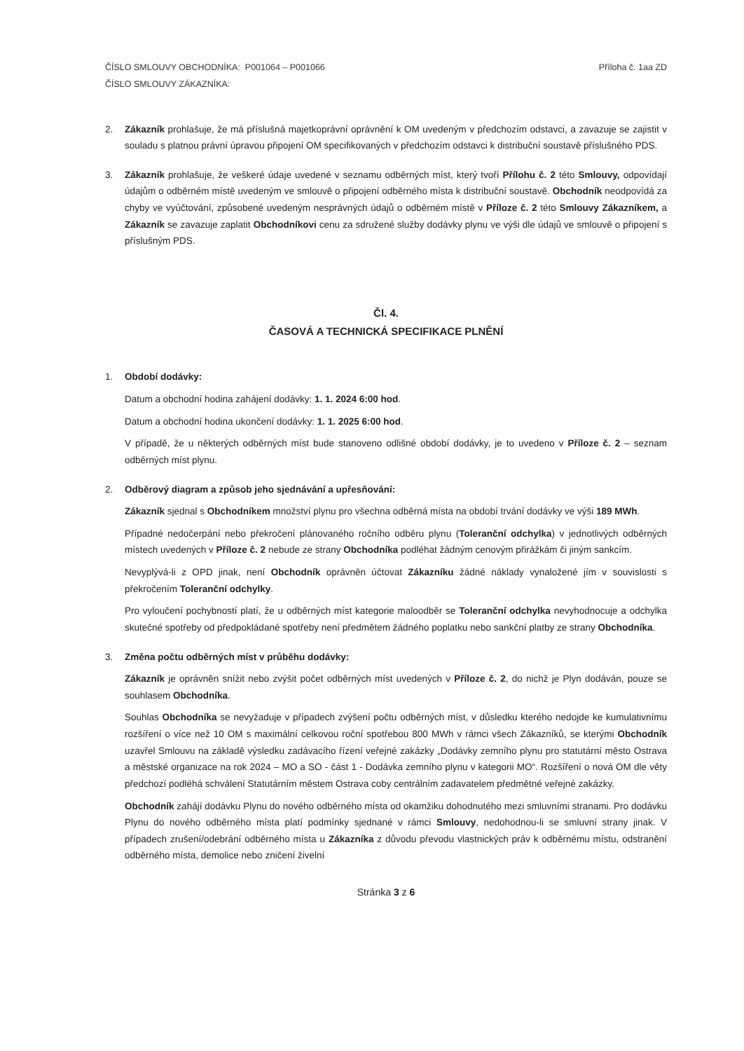ČÍSLO SMLOUVY OBCHODNÍKA: P001064 – P001066
ČÍSLO SMLOUVY ZÁKAZNÍKA:
Příloha č. 1aa ZD
2. Zákazník prohlašuje, že má příslušná majetkoprávní oprávnění k OM uvedeným v předchozím odstavci, a zavazuje se zajistit v souladu s platnou právní úpravou připojení OM specifikovaných v předchozím odstavci k distribuční soustavě příslušného PDS.
3. Zákazník prohlašuje, že veškeré údaje uvedené v seznamu odběrných míst, který tvoří Přílohu č. 2 této Smlouvy, odpovídají údajům o odběrném místě uvedeným ve smlouvě o připojení odběrného místa k distribuční soustavě. Obchodník neodpovídá za chyby ve vyúčtování, způsobené uvedeným nesprávných údajů o odběrném místě v Příloze č. 2 této Smlouvy Zákazníkem, a Zákazník se zavazuje zaplatit Obchodníkovi cenu za sdružené služby dodávky plynu ve výši dle údajů ve smlouvě o připojení s příslušným PDS.
Čl. 4.
ČASOVÁ A TECHNICKÁ SPECIFIKACE PLNĚNÍ
1. Období dodávky:
Datum a obchodní hodina zahájení dodávky: 1. 1. 2024 6:00 hod.
Datum a obchodní hodina ukončení dodávky: 1. 1. 2025 6:00 hod.
V případě, že u některých odběrných míst bude stanoveno odlišné období dodávky, je to uvedeno v Příloze č. 2 – seznam odběrných míst plynu.
2. Odběrový diagram a způsob jeho sjednávání a upřesňování:
Zákazník sjednal s Obchodníkem množství plynu pro všechna odběrná místa na období trvání dodávky ve výši 189 MWh.
Případné nedočerpání nebo překročení plánovaného ročního odběru plynu (Toleranční odchylka) v jednotlivých odběrných místech uvedených v Příloze č. 2 nebude ze strany Obchodníka podléhat žádným cenovým přirážkám či jiným sankcím.
Nevyplývá-li z OPD jinak, není Obchodník oprávněn účtovat Zákazníku žádné náklady vynaložené jím v souvislosti s překročením Toleranční odchylky.
Pro vyloučení pochybností platí, že u odběrných míst kategorie maloodběr se Toleranční odchylka nevyhodnocuje a odchylka skutečné spotřeby od předpokládané spotřeby není předmětem žádného poplatku nebo sankční platby ze strany Obchodníka.
3. Změna počtu odběrných míst v průběhu dodávky:
Zákazník je oprávněn snížit nebo zvýšit počet odběrných míst uvedených v Příloze č. 2, do nichž je Plyn dodáván, pouze se souhlasem Obchodníka.
Souhlas Obchodníka se nevyžaduje v případech zvýšení počtu odběrných míst, v důsledku kterého nedojde ke kumulativnímu rozšíření o více než 10 OM s maximální celkovou roční spotřebou 800 MWh v rámci všech Zákazníků, se kterými Obchodník uzavřel Smlouvu na základě výsledku zadávacího řízení veřejné zakázky „Dodávky zemního plynu pro statutární město Ostrava a městské organizace na rok 2024 – MO a SO - část 1 - Dodávka zemního plynu v kategorii MO“. Rozšíření o nová OM dle věty předchozí podléhá schválení Statutárním městem Ostrava coby centrálním zadavatelem předmětné veřejné zakázky.
Obchodník zahájí dodávku Plynu do nového odběrného místa od okamžiku dohodnutého mezi smluvními stranami. Pro dodávku Plynu do nového odběrného místa platí podmínky sjednané v rámci Smlouvy, nedohodnou-li se smluvní strany jinak. V případech zrušení/odebrání odběrného místa u Zákazníka z důvodu převodu vlastnických práv k odběrnému místu, odstranění odběrného místa, demolice nebo zničení živelní
Stránka 3 z 6